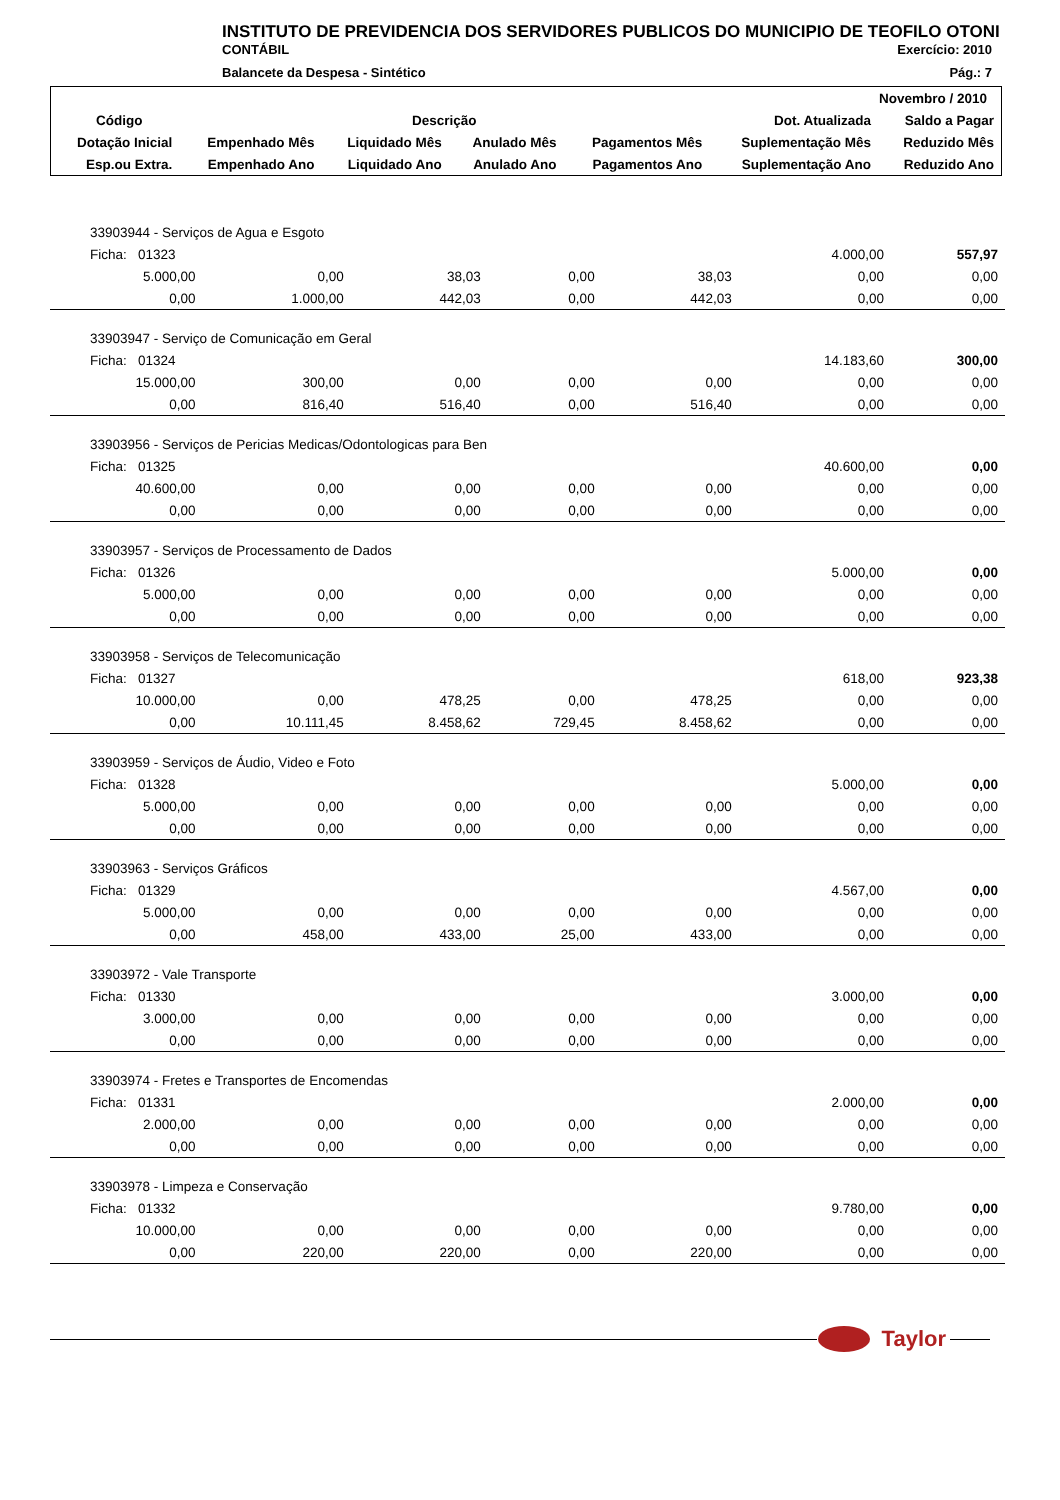INSTITUTO DE PREVIDENCIA DOS SERVIDORES PUBLICOS DO MUNICIPIO DE TEOFILO OTONI
CONTÁBIL Exercício: 2010
Balancete da Despesa - Sintético Pág.: 7
| Novembro / 2010 | | | | | | |
| --- | --- | --- | --- | --- | --- | --- |
| Código | Descrição | | | | Dot. Atualizada | Saldo a Pagar |
| Dotação Inicial | Empenhado Mês | Liquidado Mês | Anulado Mês | Pagamentos Mês | Suplementação Mês | Reduzido Mês |
| Esp.ou Extra. | Empenhado Ano | Liquidado Ano | Anulado Ano | Pagamentos Ano | Suplementação Ano | Reduzido Ano |
| 33903944 - Serviços de Agua e Esgoto | | | | | | |
| Ficha: 01323 | | | | | 4.000,00 | 557,97 |
| 5.000,00 | 0,00 | 38,03 | 0,00 | 38,03 | 0,00 | 0,00 |
| 0,00 | 1.000,00 | 442,03 | 0,00 | 442,03 | 0,00 | 0,00 |
| 33903947 - Serviço de Comunicação em Geral | | | | | | |
| Ficha: 01324 | | | | | 14.183,60 | 300,00 |
| 15.000,00 | 300,00 | 0,00 | 0,00 | 0,00 | 0,00 | 0,00 |
| 0,00 | 816,40 | 516,40 | 0,00 | 516,40 | 0,00 | 0,00 |
| 33903956 - Serviços de Pericias Medicas/Odontologicas para Ben | | | | | | |
| Ficha: 01325 | | | | | 40.600,00 | 0,00 |
| 40.600,00 | 0,00 | 0,00 | 0,00 | 0,00 | 0,00 | 0,00 |
| 0,00 | 0,00 | 0,00 | 0,00 | 0,00 | 0,00 | 0,00 |
| 33903957 - Serviços de Processamento de Dados | | | | | | |
| Ficha: 01326 | | | | | 5.000,00 | 0,00 |
| 5.000,00 | 0,00 | 0,00 | 0,00 | 0,00 | 0,00 | 0,00 |
| 0,00 | 0,00 | 0,00 | 0,00 | 0,00 | 0,00 | 0,00 |
| 33903958 - Serviços de Telecomunicação | | | | | | |
| Ficha: 01327 | | | | | 618,00 | 923,38 |
| 10.000,00 | 0,00 | 478,25 | 0,00 | 478,25 | 0,00 | 0,00 |
| 0,00 | 10.111,45 | 8.458,62 | 729,45 | 8.458,62 | 0,00 | 0,00 |
| 33903959 - Serviços de Áudio, Video e Foto | | | | | | |
| Ficha: 01328 | | | | | 5.000,00 | 0,00 |
| 5.000,00 | 0,00 | 0,00 | 0,00 | 0,00 | 0,00 | 0,00 |
| 0,00 | 0,00 | 0,00 | 0,00 | 0,00 | 0,00 | 0,00 |
| 33903963 - Serviços Gráficos | | | | | | |
| Ficha: 01329 | | | | | 4.567,00 | 0,00 |
| 5.000,00 | 0,00 | 0,00 | 0,00 | 0,00 | 0,00 | 0,00 |
| 0,00 | 458,00 | 433,00 | 25,00 | 433,00 | 0,00 | 0,00 |
| 33903972 - Vale Transporte | | | | | | |
| Ficha: 01330 | | | | | 3.000,00 | 0,00 |
| 3.000,00 | 0,00 | 0,00 | 0,00 | 0,00 | 0,00 | 0,00 |
| 0,00 | 0,00 | 0,00 | 0,00 | 0,00 | 0,00 | 0,00 |
| 33903974 - Fretes e Transportes de Encomendas | | | | | | |
| Ficha: 01331 | | | | | 2.000,00 | 0,00 |
| 2.000,00 | 0,00 | 0,00 | 0,00 | 0,00 | 0,00 | 0,00 |
| 0,00 | 0,00 | 0,00 | 0,00 | 0,00 | 0,00 | 0,00 |
| 33903978 - Limpeza e Conservação | | | | | | |
| Ficha: 01332 | | | | | 9.780,00 | 0,00 |
| 10.000,00 | 0,00 | 0,00 | 0,00 | 0,00 | 0,00 | 0,00 |
| 0,00 | 220,00 | 220,00 | 0,00 | 220,00 | 0,00 | 0,00 |
Taylor